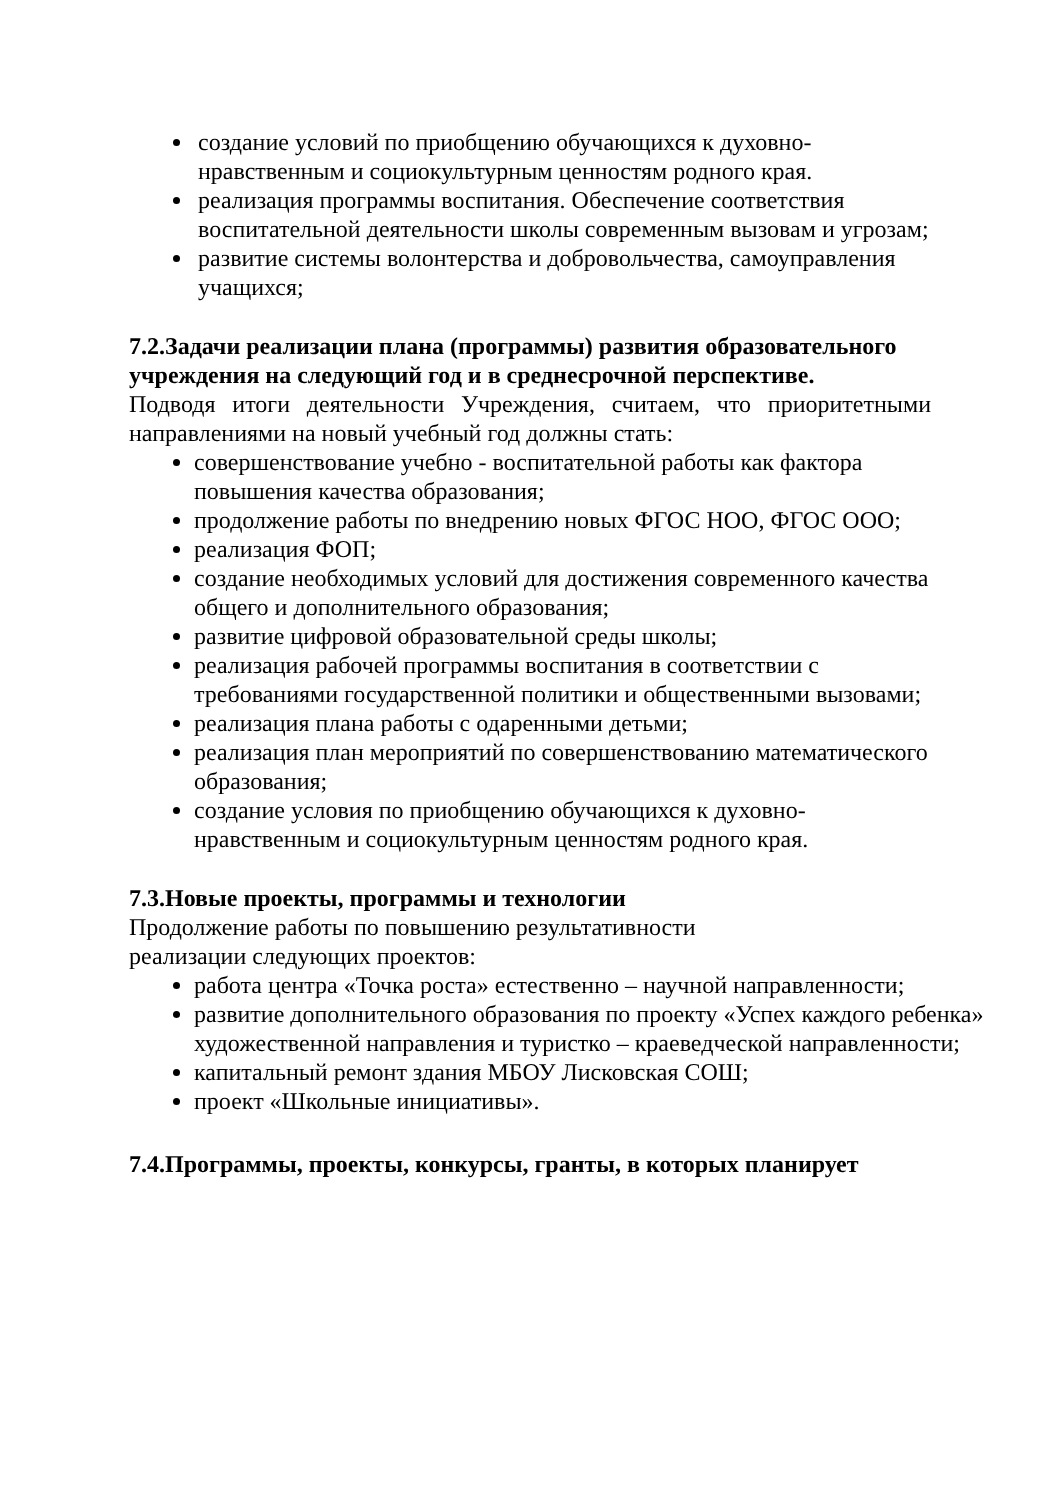создание условий по приобщению обучающихся к духовно-нравственным и социокультурным ценностям родного края.
реализация программы воспитания. Обеспечение соответствия воспитательной деятельности школы современным вызовам и угрозам;
развитие системы волонтерства и добровольчества, самоуправления учащихся;
7.2.Задачи реализации плана (программы) развития образовательного учреждения на следующий год и в среднесрочной перспективе.
Подводя итоги деятельности Учреждения, считаем, что приоритетными направлениями на новый учебный год должны стать:
совершенствование учебно - воспитательной работы как фактора повышения качества образования;
продолжение работы по внедрению новых ФГОС НОО, ФГОС ООО;
реализация ФОП;
создание необходимых условий для достижения современного качества общего и дополнительного образования;
развитие цифровой образовательной среды школы;
реализация рабочей программы воспитания в соответствии с требованиями государственной политики и общественными вызовами;
реализация плана работы с одаренными детьми;
реализация план мероприятий по совершенствованию математического образования;
создание условия по приобщению обучающихся к духовно-нравственным и социокультурным ценностям родного края.
7.3.Новые проекты, программы и технологии
Продолжение работы по повышению результативности
реализации следующих проектов:
работа центра «Точка роста» естественно – научной направленности;
развитие дополнительного образования по проекту «Успех каждого ребенка» художественной направления и туристко – краеведческой направленности;
капитальный ремонт здания МБОУ Лисковская СОШ;
проект «Школьные инициативы».
7.4.Программы, проекты, конкурсы, гранты, в которых планирует